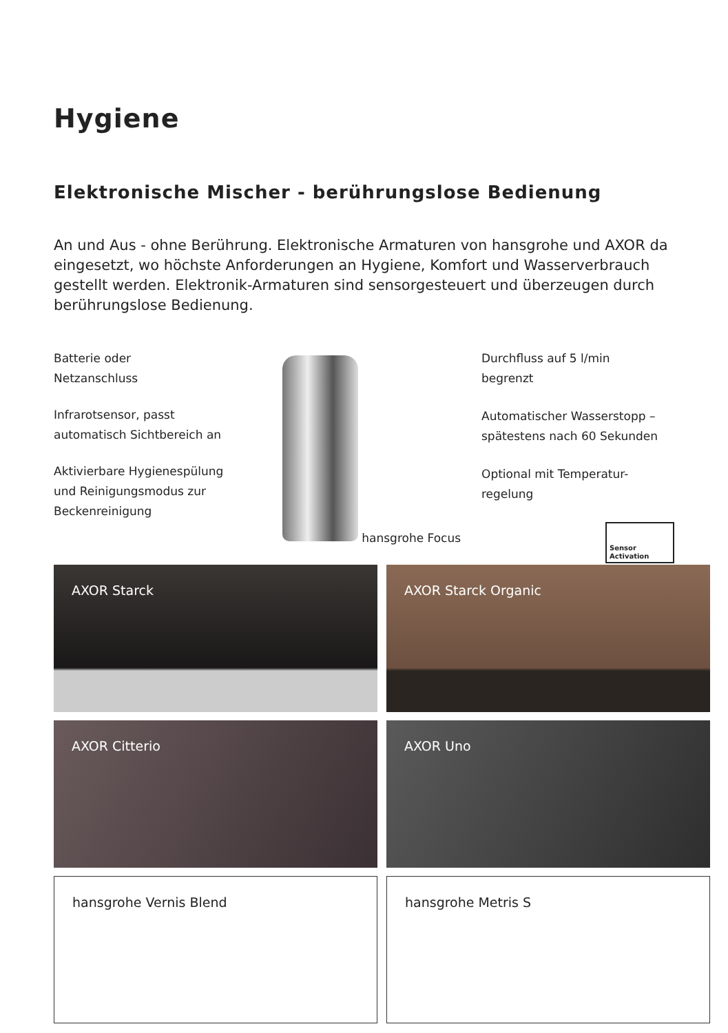Hygiene
Elektronische Mischer - berührungslose Bedienung
An und Aus - ohne Berührung. Elektronische Armaturen von hansgrohe und AXOR da eingesetzt, wo höchste Anforderungen an Hygiene, Komfort und Wasserverbrauch gestellt werden. Elektronik-Armaturen sind sensorgesteuert und überzeugen durch berührungslose Bedienung.
Batterie oder
Netzanschluss
Infrarotsensor, passt
automatisch Sichtbereich an
Aktivierbare Hygienespülung
und Reinigungsmodus zur
Beckenreinigung
hansgrohe Focus
Durchfluss auf 5 l/min
begrenzt
Automatischer Wasserstopp –
spätestens nach 60 Sekunden
Optional mit Temperatur-
regelung
Sensor
Activation
AXOR Starck
AXOR Starck Organic
AXOR Citterio
AXOR Uno
hansgrohe Vernis Blend
hansgrohe Metris S